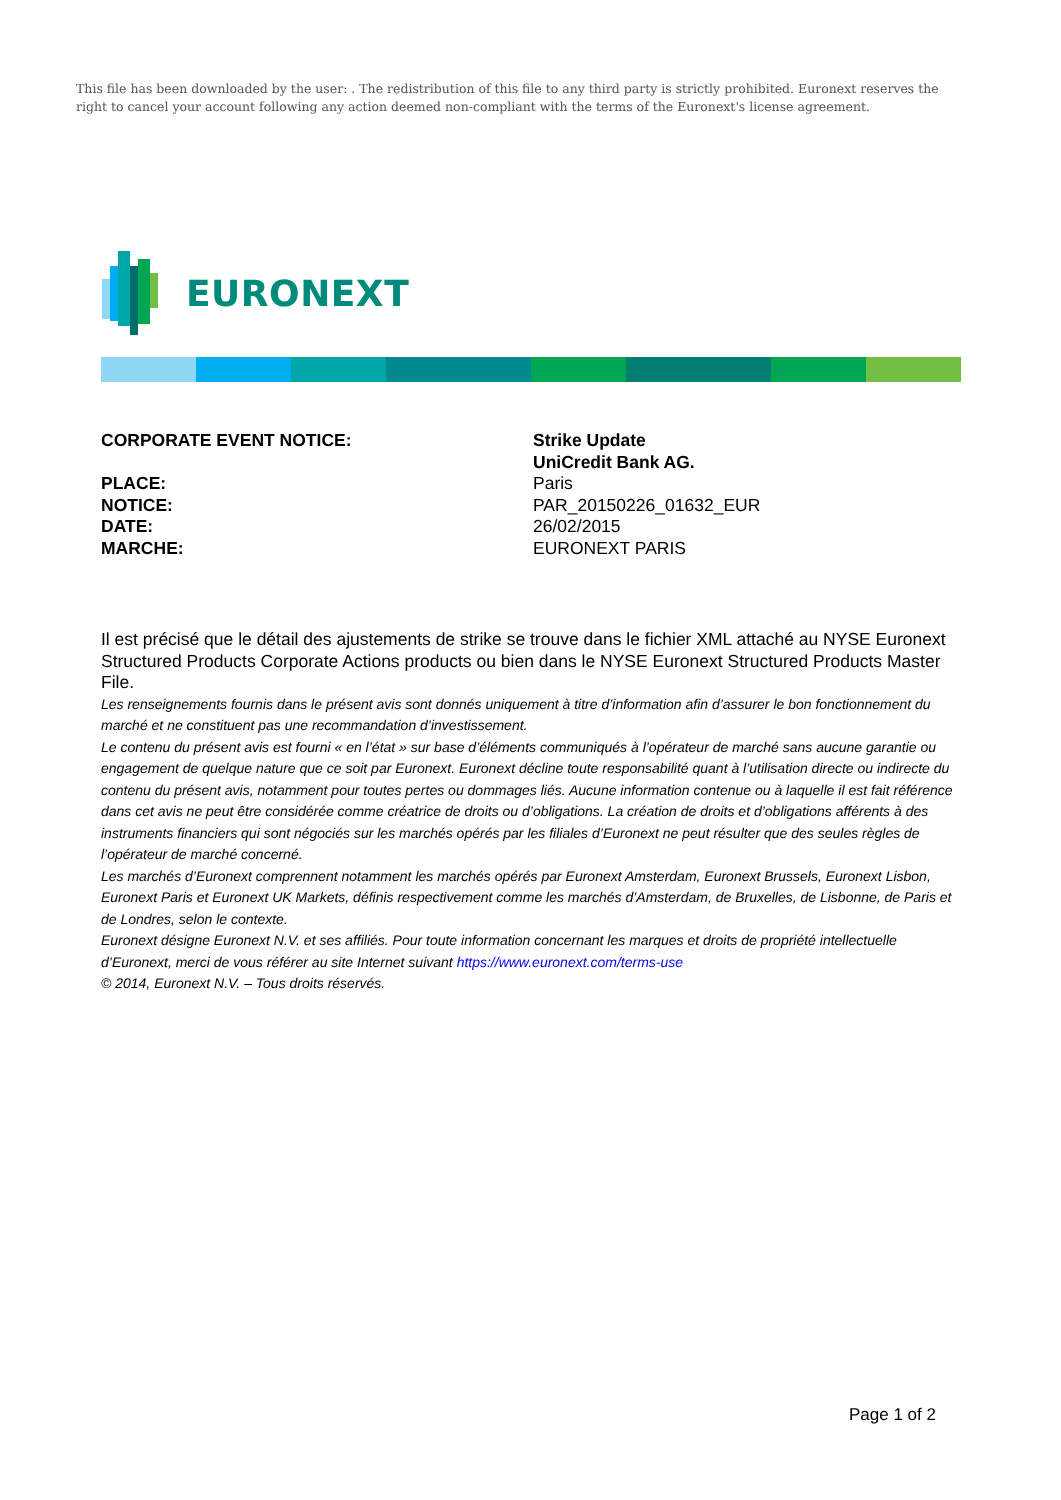This file has been downloaded by the user: . The redistribution of this file to any third party is strictly prohibited. Euronext reserves the right to cancel your account following any action deemed non-compliant with the terms of the Euronext's license agreement.
EURONEXT
CORPORATE EVENT NOTICE:
PLACE:
NOTICE:
DATE:
MARCHE:
Strike Update
UniCredit Bank AG.
Paris
PAR_20150226_01632_EUR
26/02/2015
EURONEXT PARIS
Il est précisé que le détail des ajustements de strike se trouve dans le fichier XML attaché au NYSE Euronext Structured Products Corporate Actions products ou bien dans le NYSE Euronext Structured Products Master File.
Les renseignements fournis dans le présent avis sont donnés uniquement à titre d’information afin d’assurer le bon fonctionnement du marché et ne constituent pas une recommandation d’investissement.
Le contenu du présent avis est fourni « en l’état » sur base d’éléments communiqués à l’opérateur de marché sans aucune garantie ou engagement de quelque nature que ce soit par Euronext. Euronext décline toute responsabilité quant à l’utilisation directe ou indirecte du contenu du présent avis, notamment pour toutes pertes ou dommages liés. Aucune information contenue ou à laquelle il est fait référence dans cet avis ne peut être considérée comme créatrice de droits ou d’obligations. La création de droits et d’obligations afférents à des instruments financiers qui sont négociés sur les marchés opérés par les filiales d’Euronext ne peut résulter que des seules règles de l’opérateur de marché concerné.
Les marchés d’Euronext comprennent notamment les marchés opérés par Euronext Amsterdam, Euronext Brussels, Euronext Lisbon, Euronext Paris et Euronext UK Markets, définis respectivement comme les marchés d’Amsterdam, de Bruxelles, de Lisbonne, de Paris et de Londres, selon le contexte.
Euronext désigne Euronext N.V. et ses affiliés. Pour toute information concernant les marques et droits de propriété intellectuelle d’Euronext, merci de vous référer au site Internet suivant https://www.euronext.com/terms-use
© 2014, Euronext N.V. – Tous droits réservés.
Page 1 of 2